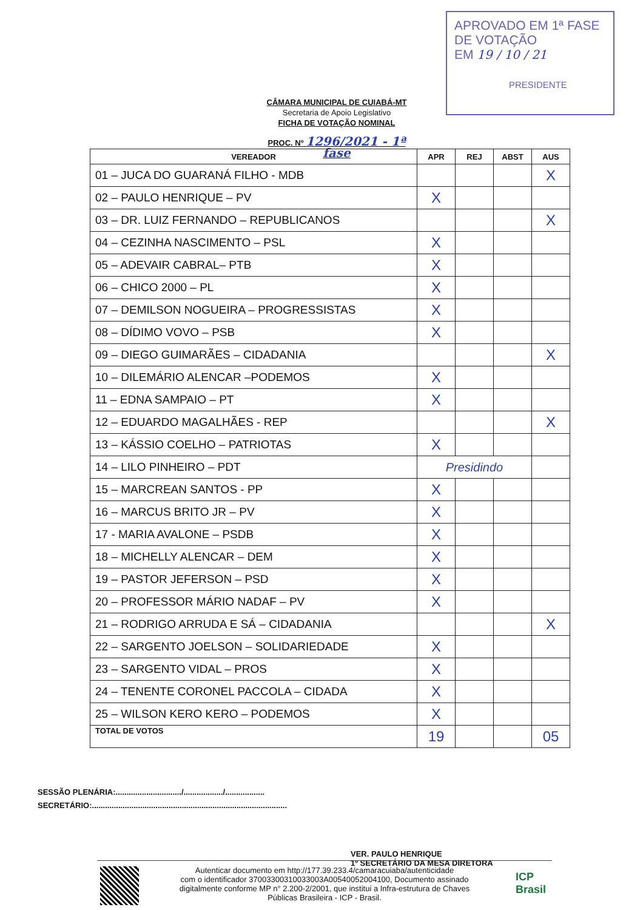APROVADO EM 1ª FASE
DE VOTAÇÃO
EM 19 / 10 / 21
PRESIDENTE
CÂMARA MUNICIPAL DE CUIABÁ-MT
Secretaria de Apoio Legislativo
FICHA DE VOTAÇÃO NOMINAL
PROC. Nº 1296/2021 - 1ª fase
| VEREADOR | APR | REJ | ABST | AUS |
| --- | --- | --- | --- | --- |
| 01 – JUCA DO GUARANÁ FILHO - MDB | | | | X |
| 02 – PAULO HENRIQUE – PV | X | | | |
| 03 – DR. LUIZ FERNANDO – REPUBLICANOS | | | | X |
| 04 – CEZINHA NASCIMENTO – PSL | X | | | |
| 05 – ADEVAIR CABRAL– PTB | X | | | |
| 06 – CHICO 2000 – PL | X | | | |
| 07 – DEMILSON NOGUEIRA – PROGRESSISTAS | X | | | |
| 08 – DÍDIMO VOVO – PSB | X | | | |
| 09 – DIEGO GUIMARÃES – CIDADANIA | | | | X |
| 10 – DILEMÁRIO ALENCAR –PODEMOS | X | | | |
| 11 – EDNA SAMPAIO – PT | X | | | |
| 12 – EDUARDO MAGALHÃES - REP | | | | X |
| 13 – KÁSSIO COELHO – PATRIOTAS | X | | | |
| 14 – LILO PINHEIRO – PDT | Presidindo | | | |
| 15 – MARCREAN SANTOS - PP | X | | | |
| 16 – MARCUS BRITO JR – PV | X | | | |
| 17 - MARIA AVALONE – PSDB | X | | | |
| 18 – MICHELLY ALENCAR – DEM | X | | | |
| 19 – PASTOR JEFERSON – PSD | X | | | |
| 20 – PROFESSOR MÁRIO NADAF – PV | X | | | |
| 21 – RODRIGO ARRUDA E SÁ – CIDADANIA | | | | X |
| 22 – SARGENTO JOELSON – SOLIDARIEDADE | X | | | |
| 23 – SARGENTO VIDAL – PROS | X | | | |
| 24 – TENENTE CORONEL PACCOLA – CIDADA | X | | | |
| 25 – WILSON KERO KERO – PODEMOS | X | | | |
| TOTAL DE VOTOS | 19 | | | 05 |
SESSÃO PLENÁRIA:............................../................../..................
SECRETÁRIO:.........................................................................................
VER. PAULO HENRIQUE
1º SECRETÁRIO DA MESA DIRETORA
Autenticar documento em http://177.39.233.4/camaracuiaba/autenticidade
com o identificador 37003300310033003A00540052004100, Documento assinado
digitalmente conforme MP n° 2.200-2/2001, que institui a Infra-estrutura de Chaves
Públicas Brasileira - ICP - Brasil.
ICP
Brasil